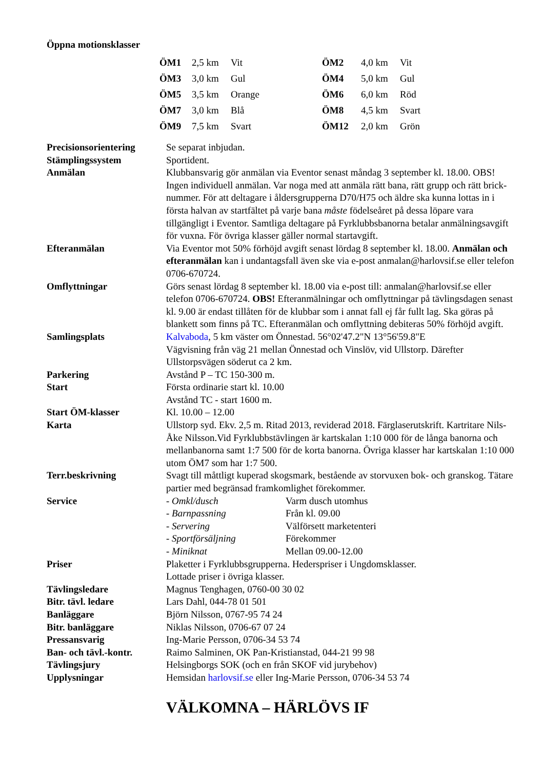Öppna motionsklasser
| ÖM1 | 2,5 km | Vit | ÖM2 | 4,0 km | Vit |
| ÖM3 | 3,0 km | Gul | ÖM4 | 5,0 km | Gul |
| ÖM5 | 3,5 km | Orange | ÖM6 | 6,0 km | Röd |
| ÖM7 | 3,0 km | Blå | ÖM8 | 4,5 km | Svart |
| ÖM9 | 7,5 km | Svart | ÖM12 | 2,0 km | Grön |
| Precisionsorientering | Se separat inbjudan. |
| Stämplingssystem | Sportident. |
| Anmälan | Klubbansvarig gör anmälan via Eventor senast måndag 3 september kl. 18.00. OBS! Ingen individuell anmälan. Var noga med att anmäla rätt bana, rätt grupp och rätt brick-nummer. För att deltagare i åldersgrupperna D70/H75 och äldre ska kunna lottas in i första halvan av startfältet på varje bana måste födelseåret på dessa löpare vara tillgängligt i Eventor. Samtliga deltagare på Fyrklubbsbanorna betalar anmälningsavgift för vuxna. För övriga klasser gäller normal startavgift. |
| Efteranmälan | Via Eventor mot 50% förhöjd avgift senast lördag 8 september kl. 18.00. Anmälan och efteranmälan kan i undantagsfall även ske via e-post anmalan@harlovsif.se eller telefon 0706-670724. |
| Omflyttningar | Görs senast lördag 8 september kl. 18.00 via e-post till: anmalan@harlovsif.se eller telefon 0706-670724. OBS! Efteranmälningar och omflyttningar på tävlingsdagen senast kl. 9.00 är endast tillåten för de klubbar som i annat fall ej får fullt lag. Ska göras på blankett som finns på TC. Efteranmälan och omflyttning debiteras 50% förhöjd avgift. |
| Samlingsplats | Kalvaboda , 5 km väster om Önnestad. 56°02'47.2"N 13°56'59.8"E Vägvisning från väg 21 mellan Önnestad och Vinslöv, vid Ullstorp. Därefter Ullstorpsvägen söderut ca 2 km. |
| Parkering | Avstånd P – TC 150-300 m. |
| Start | Första ordinarie start kl. 10.00 Avstånd TC - start 1600 m. |
| Start ÖM-klasser | Kl. 10.00 – 12.00 |
| Karta | Ullstorp syd. Ekv. 2,5 m. Ritad 2013, reviderad 2018. Färglaserutskrift. Kartritare Nils-Åke Nilsson.Vid Fyrklubbstävlingen är kartskalan 1:10 000 för de långa banorna och mellanbanorna samt 1:7 500 för de korta banorna. Övriga klasser har kartskalan 1:10 000 utom ÖM7 som har 1:7 500. |
| Terr.beskrivning | Svagt till måttligt kuperad skogsmark, bestående av storvuxen bok- och granskog. Tätare partier med begränsad framkomlighet förekommer. |
| Service | / - Omkl/dusch / Varm dusch utomhus / / - Barnpassning / Från kl. 09.00 / / - Servering / Välförsett marketenteri / / - Sportförsäljning / Förekommer / / - Miniknat / Mellan 09.00-12.00 / |
| Priser | Plaketter i Fyrklubbsgrupperna. Hederspriser i Ungdomsklasser. Lottade priser i övriga klasser. |
| Tävlingsledare | Magnus Tenghagen, 0760-00 30 02 |
| Bitr. tävl. ledare | Lars Dahl, 044-78 01 501 |
| Banläggare | Björn Nilsson, 0767-95 74 24 |
| Bitr. banläggare | Niklas Nilsson, 0706-67 07 24 |
| Pressansvarig | Ing-Marie Persson, 0706-34 53 74 |
| Ban- och tävl.-kontr. | Raimo Salminen, OK Pan-Kristianstad, 044-21 99 98 |
| Tävlingsjury | Helsingborgs SOK (och en från SKOF vid jurybehov) |
| Upplysningar | Hemsidan harlovsif.se eller Ing-Marie Persson, 0706-34 53 74 |
VÄLKOMNA – HÄRLÖVS IF